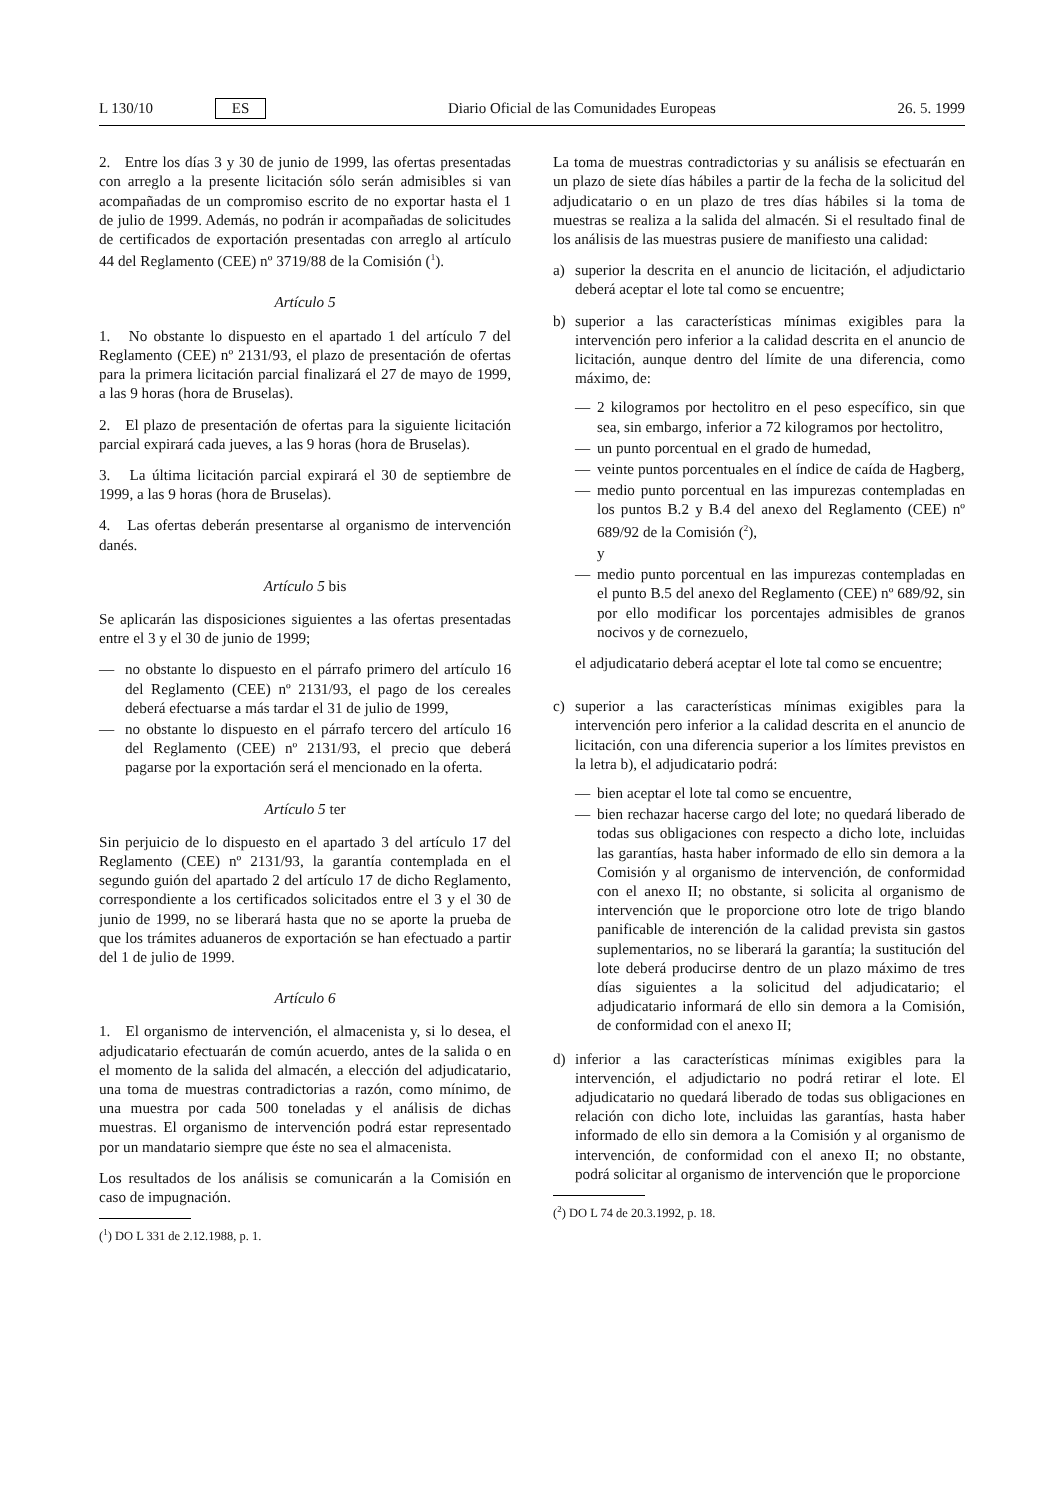L 130/10 ES Diario Oficial de las Comunidades Europeas 26. 5. 1999
2. Entre los días 3 y 30 de junio de 1999, las ofertas presentadas con arreglo a la presente licitación sólo serán admisibles si van acompañadas de un compromiso escrito de no exportar hasta el 1 de julio de 1999. Además, no podrán ir acompañadas de solicitudes de certificados de exportación presentadas con arreglo al artículo 44 del Reglamento (CEE) nº 3719/88 de la Comisión (<sup>1</sup>).
Artículo 5
1. No obstante lo dispuesto en el apartado 1 del artículo 7 del Reglamento (CEE) nº 2131/93, el plazo de presentación de ofertas para la primera licitación parcial finalizará el 27 de mayo de 1999, a las 9 horas (hora de Bruselas).
2. El plazo de presentación de ofertas para la siguiente licitación parcial expirará cada jueves, a las 9 horas (hora de Bruselas).
3. La última licitación parcial expirará el 30 de septiembre de 1999, a las 9 horas (hora de Bruselas).
4. Las ofertas deberán presentarse al organismo de intervención danés.
Artículo 5 bis
Se aplicarán las disposiciones siguientes a las ofertas presentadas entre el 3 y el 30 de junio de 1999;
— no obstante lo dispuesto en el párrafo primero del artículo 16 del Reglamento (CEE) nº 2131/93, el pago de los cereales deberá efectuarse a más tardar el 31 de julio de 1999,
— no obstante lo dispuesto en el párrafo tercero del artículo 16 del Reglamento (CEE) nº 2131/93, el precio que deberá pagarse por la exportación será el mencionado en la oferta.
Artículo 5 ter
Sin perjuicio de lo dispuesto en el apartado 3 del artículo 17 del Reglamento (CEE) nº 2131/93, la garantía contemplada en el segundo guión del apartado 2 del artículo 17 de dicho Reglamento, correspondiente a los certificados solicitados entre el 3 y el 30 de junio de 1999, no se liberará hasta que no se aporte la prueba de que los trámites aduaneros de exportación se han efectuado a partir del 1 de julio de 1999.
Artículo 6
1. El organismo de intervención, el almacenista y, si lo desea, el adjudicatario efectuarán de común acuerdo, antes de la salida o en el momento de la salida del almacén, a elección del adjudicatario, una toma de muestras contradictorias a razón, como mínimo, de una muestra por cada 500 toneladas y el análisis de dichas muestras. El organismo de intervención podrá estar representado por un mandatario siempre que éste no sea el almacenista.
Los resultados de los análisis se comunicarán a la Comisión en caso de impugnación.
(<sup>1</sup>) DO L 331 de 2.12.1988, p. 1.
La toma de muestras contradictorias y su análisis se efectuarán en un plazo de siete días hábiles a partir de la fecha de la solicitud del adjudicatario o en un plazo de tres días hábiles si la toma de muestras se realiza a la salida del almacén. Si el resultado final de los análisis de las muestras pusiere de manifiesto una calidad:
a) superior la descrita en el anuncio de licitación, el adjudictario deberá aceptar el lote tal como se encuentre;
b) superior a las características mínimas exigibles para la intervención pero inferior a la calidad descrita en el anuncio de licitación, aunque dentro del límite de una diferencia, como máximo, de:
— 2 kilogramos por hectolitro en el peso específico, sin que sea, sin embargo, inferior a 72 kilogramos por hectolitro,
— un punto porcentual en el grado de humedad,
— veinte puntos porcentuales en el índice de caída de Hagberg,
— medio punto porcentual en las impurezas contempladas en los puntos B.2 y B.4 del anexo del Reglamento (CEE) nº 689/92 de la Comisión (<sup>2</sup>),
y
— medio punto porcentual en las impurezas contempladas en el punto B.5 del anexo del Reglamento (CEE) nº 689/92, sin por ello modificar los porcentajes admisibles de granos nocivos y de cornezuelo,
el adjudicatario deberá aceptar el lote tal como se encuentre;
c) superior a las características mínimas exigibles para la intervención pero inferior a la calidad descrita en el anuncio de licitación, con una diferencia superior a los límites previstos en la letra b), el adjudicatario podrá:
— bien aceptar el lote tal como se encuentre,
— bien rechazar hacerse cargo del lote; no quedará liberado de todas sus obligaciones con respecto a dicho lote, incluidas las garantías, hasta haber informado de ello sin demora a la Comisión y al organismo de intervención, de conformidad con el anexo II; no obstante, si solicita al organismo de intervención que le proporcione otro lote de trigo blando panificable de interención de la calidad prevista sin gastos suplementarios, no se liberará la garantía; la sustitución del lote deberá producirse dentro de un plazo máximo de tres días siguientes a la solicitud del adjudicatario; el adjudicatario informará de ello sin demora a la Comisión, de conformidad con el anexo II;
d) inferior a las características mínimas exigibles para la intervención, el adjudictario no podrá retirar el lote. El adjudicatario no quedará liberado de todas sus obligaciones en relación con dicho lote, incluidas las garantías, hasta haber informado de ello sin demora a la Comisión y al organismo de intervención, de conformidad con el anexo II; no obstante, podrá solicitar al organismo de intervención que le proporcione
(<sup>2</sup>) DO L 74 de 20.3.1992, p. 18.